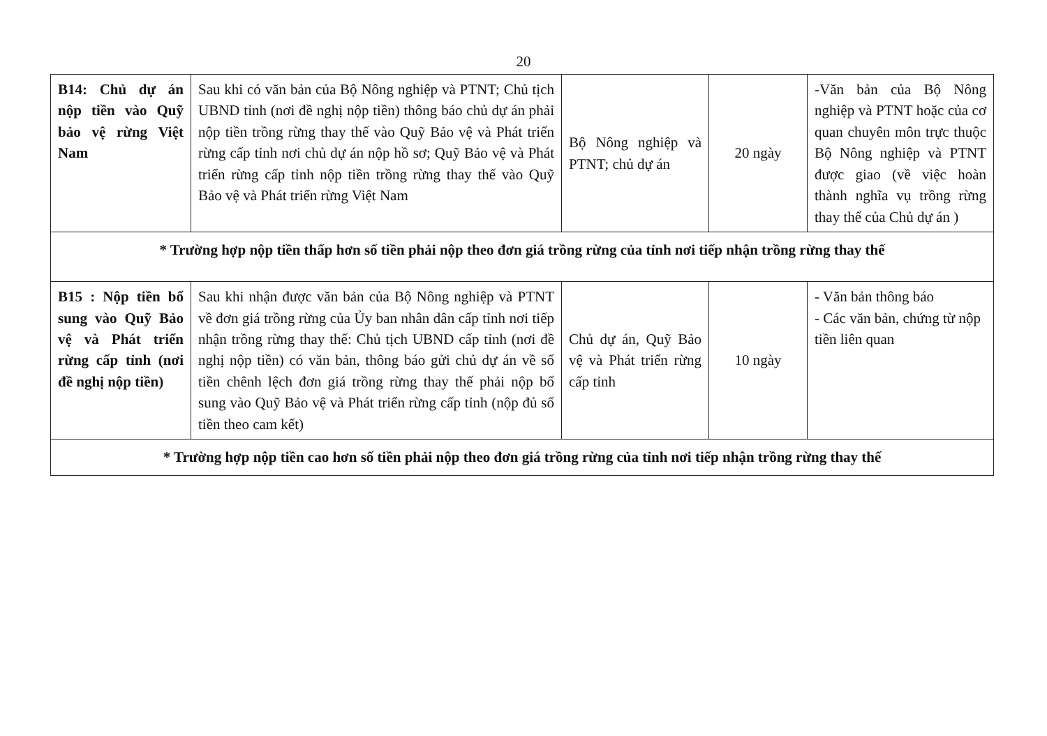20
| B14: Chủ dự án nộp tiền vào Quỹ bảo vệ rừng Việt Nam | Sau khi có văn bản của Bộ Nông nghiệp và PTNT; Chủ tịch UBND tỉnh (nơi đề nghị nộp tiền) thông báo chủ dự án phải nộp tiền trồng rừng thay thế vào Quỹ Bảo vệ và Phát triển rừng cấp tỉnh nơi chủ dự án nộp hồ sơ; Quỹ Bảo vệ và Phát triển rừng cấp tỉnh nộp tiền trồng rừng thay thế vào Quỹ Bảo vệ và Phát triển rừng Việt Nam | Bộ Nông nghiệp và PTNT; chủ dự án | 20 ngày | -Văn bản của Bộ Nông nghiệp và PTNT hoặc của cơ quan chuyên môn trực thuộc Bộ Nông nghiệp và PTNT được giao (về việc hoàn thành nghĩa vụ trồng rừng thay thế của Chủ dự án ) |
| * Trường hợp nộp tiền thấp hơn số tiền phải nộp theo đơn giá trồng rừng của tỉnh nơi tiếp nhận trồng rừng thay thế | | | | |
| B15 : Nộp tiền bổ sung vào Quỹ Bảo vệ và Phát triển rừng cấp tỉnh (nơi đề nghị nộp tiền) | Sau khi nhận được văn bản của Bộ Nông nghiệp và PTNT về đơn giá trồng rừng của Ủy ban nhân dân cấp tỉnh nơi tiếp nhận trồng rừng thay thế: Chủ tịch UBND cấp tỉnh (nơi đề nghị nộp tiền) có văn bản, thông báo gửi chủ dự án về số tiền chênh lệch đơn giá trồng rừng thay thế phải nộp bổ sung vào Quỹ Bảo vệ và Phát triển rừng cấp tỉnh (nộp đủ số tiền theo cam kết) | Chủ dự án, Quỹ Bảo vệ và Phát triển rừng cấp tỉnh | 10 ngày | - Văn bản thông báo - Các văn bản, chứng từ nộp tiền liên quan |
| * Trường hợp nộp tiền cao hơn số tiền phải nộp theo đơn giá trồng rừng của tỉnh nơi tiếp nhận trồng rừng thay thế | | | | |